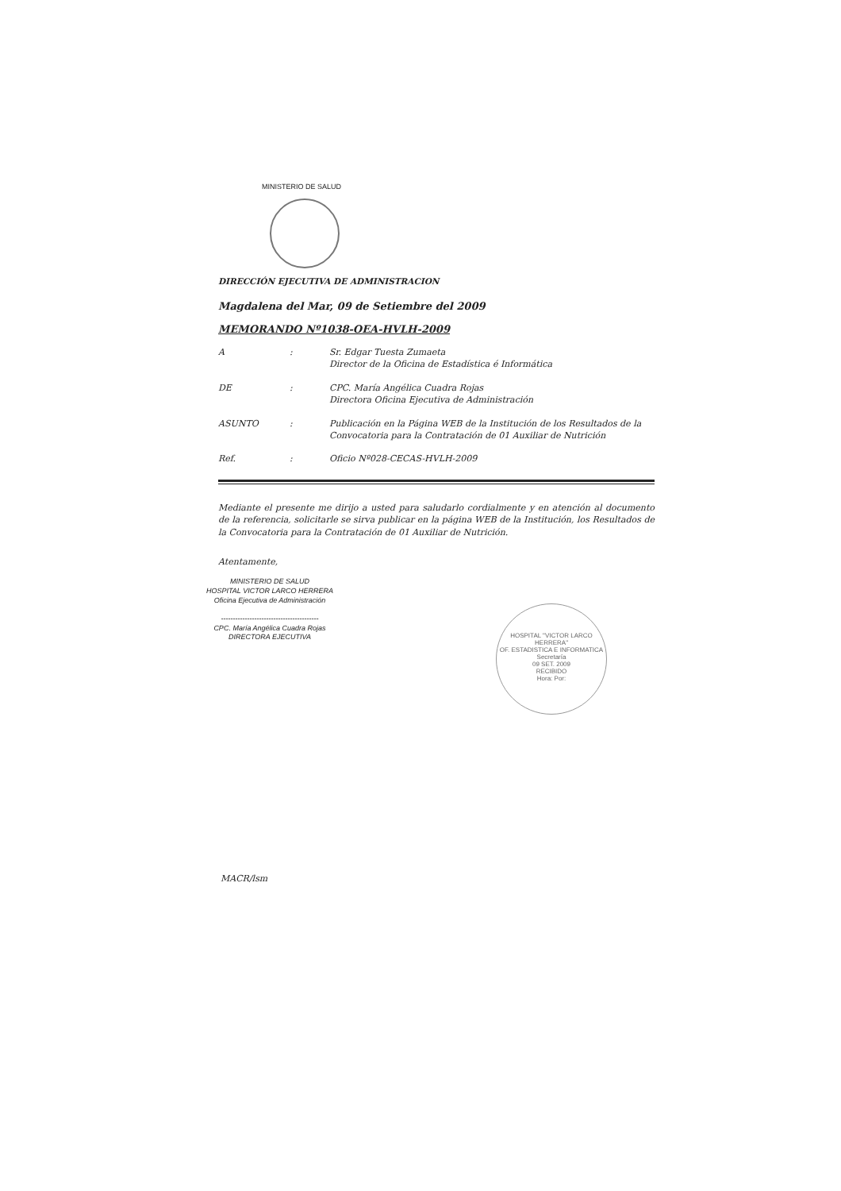MINISTERIO DE SALUD
DIRECCIÓN EJECUTIVA DE ADMINISTRACION
Magdalena del Mar, 09 de Setiembre del 2009
MEMORANDO Nº1038-OEA-HVLH-2009
A : Sr. Edgar Tuesta Zumaeta
Director de la Oficina de Estadística é Informática
DE : CPC. María Angélica Cuadra Rojas
Directora Oficina Ejecutiva de Administración
ASUNTO : Publicación en la Página WEB de la Institución de los Resultados de la Convocatoria para la Contratación de 01 Auxiliar de Nutrición
Ref. : Oficio Nº028-CECAS-HVLH-2009
Mediante el presente me dirijo a usted para saludarlo cordialmente y en atención al documento de la referencia, solicitarle se sirva publicar en la página WEB de la Institución, los Resultados de la Convocatoria para la Contratación de 01 Auxiliar de Nutrición.
Atentamente,
MINISTERIO DE SALUD
HOSPITAL VICTOR LARCO HERRERA
Oficina Ejecutiva de Administración
-----------------------------------------
CPC. María Angélica Cuadra Rojas
DIRECTORA EJECUTIVA
HOSPITAL "VICTOR LARCO HERRERA"
OF. ESTADISTICA E INFORMATICA
Secretaría
09 SET. 2009
RECIBIDO
Hora: Por:
MACR/lsm